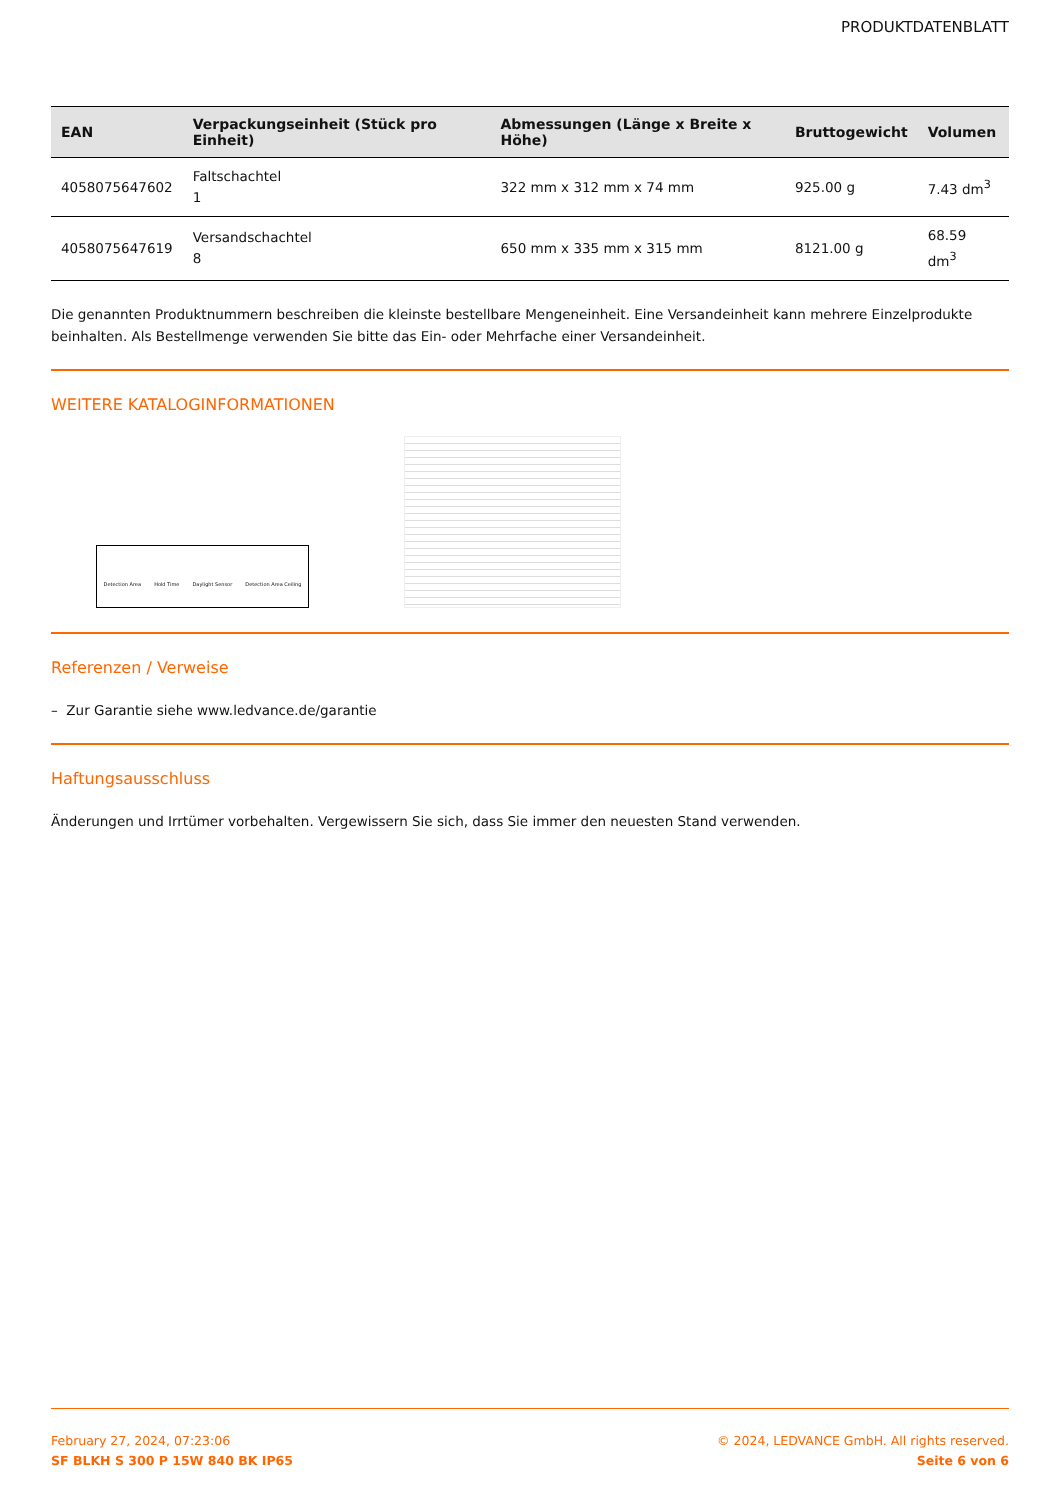PRODUKTDATENBLATT
| EAN | Verpackungseinheit (Stück pro Einheit) | Abmessungen (Länge x Breite x Höhe) | Bruttogewicht | Volumen |
| --- | --- | --- | --- | --- |
| 4058075647602 | Faltschachtel 1 | 322 mm x 312 mm x 74 mm | 925.00 g | 7.43 dm<sup>3</sup> |
| 4058075647619 | Versandschachtel 8 | 650 mm x 335 mm x 315 mm | 8121.00 g | 68.59 dm<sup>3</sup> |
Die genannten Produktnummern beschreiben die kleinste bestellbare Mengeneinheit. Eine Versandeinheit kann mehrere Einzelprodukte beinhalten. Als Bestellmenge verwenden Sie bitte das Ein- oder Mehrfache einer Versandeinheit.
WEITERE KATALOGINFORMATIONEN
Detection Area Hold Time Daylight Sensor Detection Area Ceiling
Referenzen / Verweise
– Zur Garantie siehe www.ledvance.de/garantie
Haftungsausschluss
Änderungen und Irrtümer vorbehalten. Vergewissern Sie sich, dass Sie immer den neuesten Stand verwenden.
February 27, 2024, 07:23:06
SF BLKH S 300 P 15W 840 BK IP65
© 2024, LEDVANCE GmbH. All rights reserved.
Seite 6 von 6